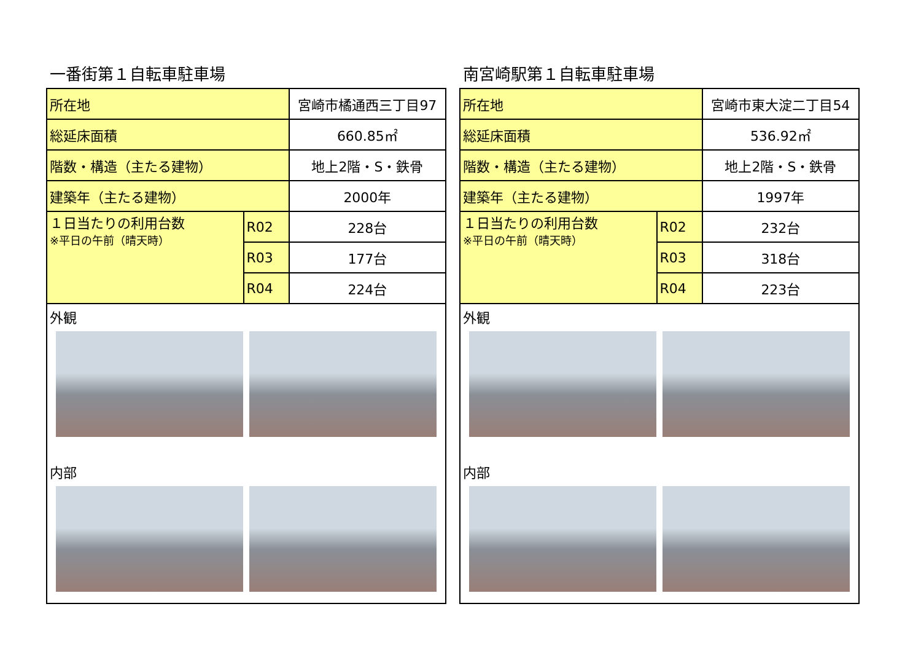一番街第１自転車駐車場
| 所在地 | | 宮崎市橘通西三丁目97 |
| 総延床面積 | | 660.85㎡ |
| 階数・構造（主たる建物） | | 地上2階・S・鉄骨 |
| 建築年（主たる建物） | | 2000年 |
| １日当たりの利用台数 ※平日の午前（晴天時） | R02 | 228台 |
| | R03 | 177台 |
| | R04 | 224台 |
外観
内部
南宮崎駅第１自転車駐車場
| 所在地 | | 宮崎市東大淀二丁目54 |
| 総延床面積 | | 536.92㎡ |
| 階数・構造（主たる建物） | | 地上2階・S・鉄骨 |
| 建築年（主たる建物） | | 1997年 |
| １日当たりの利用台数 ※平日の午前（晴天時） | R02 | 232台 |
| | R03 | 318台 |
| | R04 | 223台 |
外観
内部